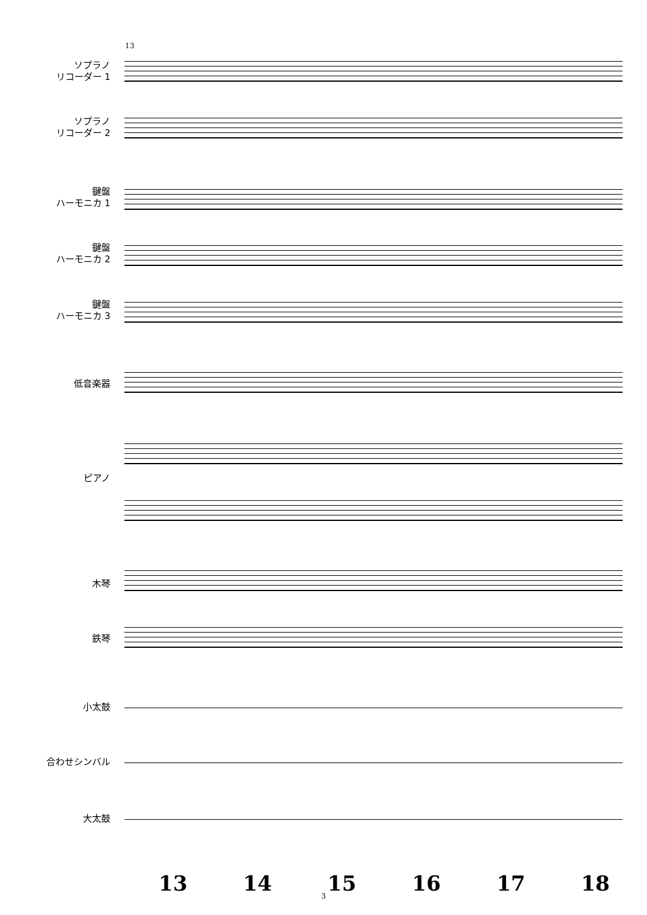13
ソプラノ
リコーダー 1
ソプラノ
リコーダー 2
鍵盤
ハーモニカ 1
鍵盤
ハーモニカ 2
鍵盤
ハーモニカ 3
低音楽器
ピアノ
木琴
鉄琴
小太鼓
合わせシンバル
大太鼓
13 14 15 16 17 18
3